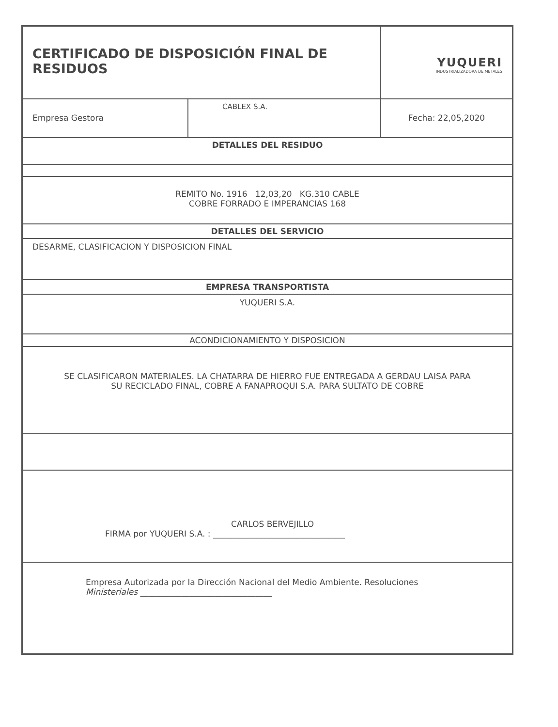| CERTIFICADO DE DISPOSICIÓN FINAL DE RESIDUOS | | YUQUERI INDUSTRIALIZADORA DE METALES |
| Empresa Gestora | CABLEX S.A. | Fecha: 22,05,2020 |
| DETALLES DEL RESIDUO | | |
| REMITO No. 1916 12,03,20 KG.310 CABLE COBRE FORRADO E IMPERANCIAS 168 | | |
| DETALLES DEL SERVICIO | | |
| DESARME, CLASIFICACION Y DISPOSICION FINAL | | |
| EMPRESA TRANSPORTISTA | | |
| YUQUERI S.A. | | |
| ACONDICIONAMIENTO Y DISPOSICION | | |
| SE CLASIFICARON MATERIALES. LA CHATARRA DE HIERRO FUE ENTREGADA A GERDAU LAISA PARA SU RECICLADO FINAL, COBRE A FANAPROQUI S.A. PARA SULTATO DE COBRE | | |
| CARLOS BERVEJILLO FIRMA por YUQUERI S.A. : ________________________________ | | |
| Empresa Autorizada por la Dirección Nacional del Medio Ambiente. Resoluciones Ministeriales ________________________________ | | |